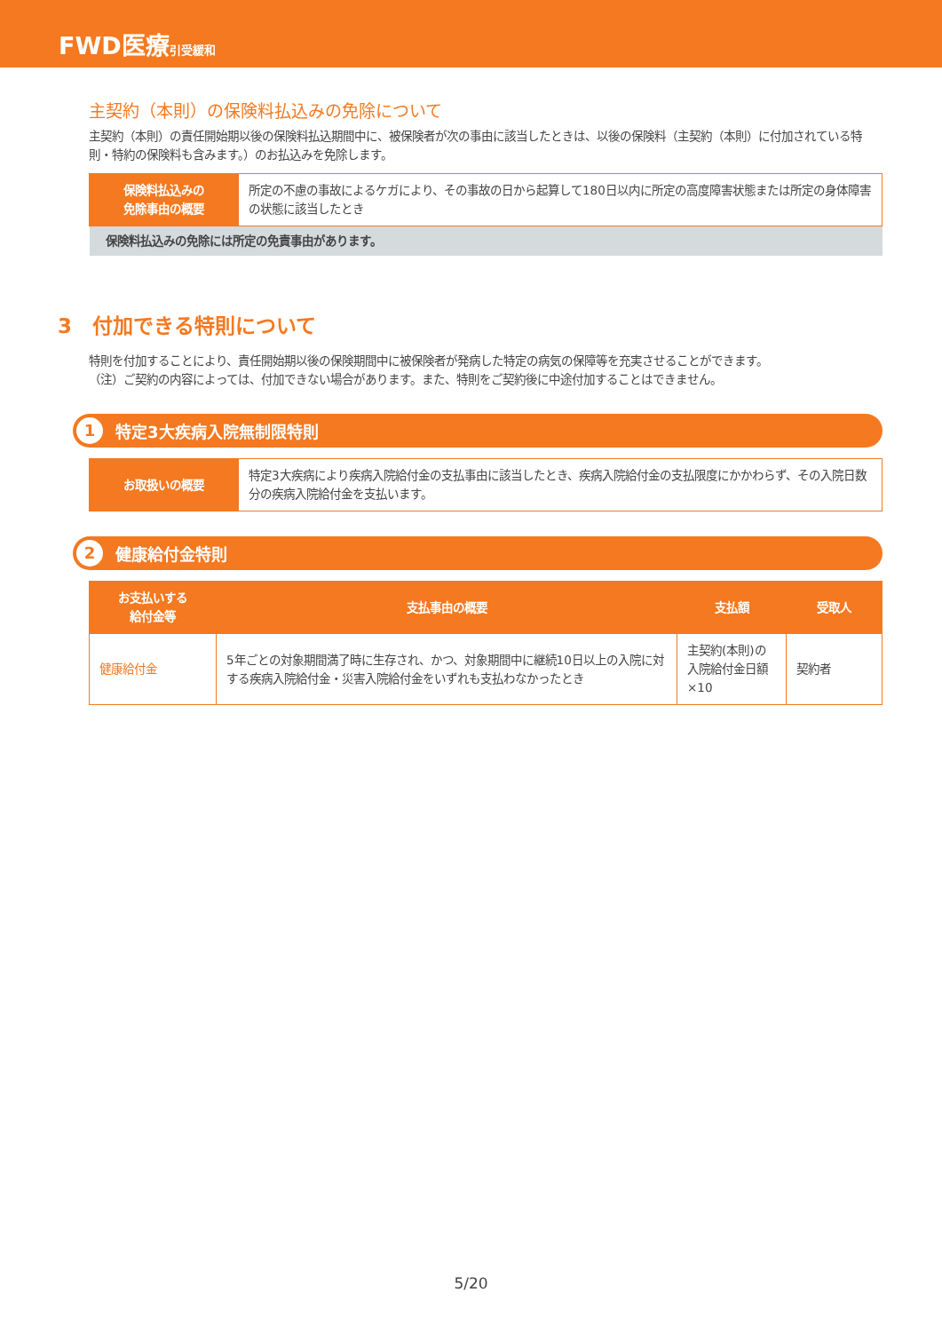FWD医療 引受緩和
主契約（本則）の保険料払込みの免除について
主契約（本則）の責任開始期以後の保険料払込期間中に、被保険者が次の事由に該当したときは、以後の保険料（主契約（本則）に付加されている特則・特約の保険料も含みます。）のお払込みを免除します。
| 保険料払込みの 免除事由の概要 | 所定の不慮の事故によるケガにより、その事故の日から起算して180日以内に所定の高度障害状態または所定の身体障害の状態に該当したとき |
| 保険料払込みの免除には所定の免責事由があります。 | |
3　付加できる特則について
特則を付加することにより、責任開始期以後の保険期間中に被保険者が発病した特定の病気の保障等を充実させることができます。
（注）ご契約の内容によっては、付加できない場合があります。また、特則をご契約後に中途付加することはできません。
1 特定3大疾病入院無制限特則
| お取扱いの概要 | 特定3大疾病により疾病入院給付金の支払事由に該当したとき、疾病入院給付金の支払限度にかかわらず、その入院日数分の疾病入院給付金を支払います。 |
2 健康給付金特則
| お支払いする 給付金等 | 支払事由の概要 | 支払額 | 受取人 |
| --- | --- | --- | --- |
| 健康給付金 | 5年ごとの対象期間満了時に生存され、かつ、対象期間中に継続10日以上の入院に対する疾病入院給付金・災害入院給付金をいずれも支払わなかったとき | 主契約(本則)の入院給付金日額×10 | 契約者 |
5/20